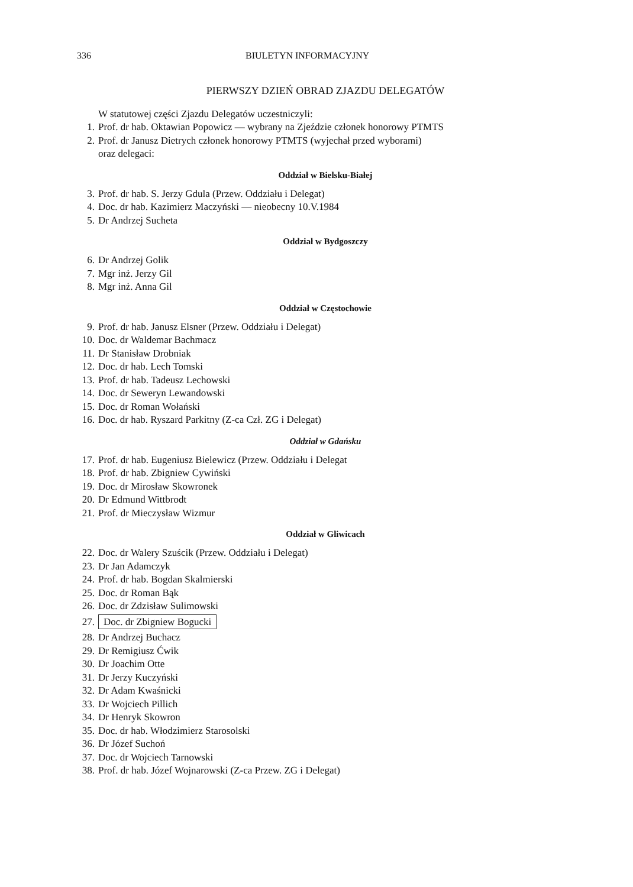336 BIULETYN INFORMACYJNY
PIERWSZY DZIEŃ OBRAD ZJAZDU DELEGATÓW
W statutowej części Zjazdu Delegatów uczestniczyli:
1. Prof. dr hab. Oktawian Popowicz — wybrany na Zjeździe członek honorowy PTMTS
2. Prof. dr Janusz Dietrych członek honorowy PTMTS (wyjechał przed wyborami)
oraz delegaci:
Oddział w Bielsku-Białej
3. Prof. dr hab. S. Jerzy Gdula (Przew. Oddziału i Delegat)
4. Doc. dr hab. Kazimierz Maczyński — nieobecny 10.V.1984
5. Dr Andrzej Sucheta
Oddział w Bydgoszczy
6. Dr Andrzej Golik
7. Mgr inż. Jerzy Gil
8. Mgr inż. Anna Gil
Oddział w Częstochowie
9. Prof. dr hab. Janusz Elsner (Przew. Oddziału i Delegat)
10. Doc. dr Waldemar Bachmacz
11. Dr Stanisław Drobniak
12. Doc. dr hab. Lech Tomski
13. Prof. dr hab. Tadeusz Lechowski
14. Doc. dr Seweryn Lewandowski
15. Doc. dr Roman Wołański
16. Doc. dr hab. Ryszard Parkitny (Z-ca Czł. ZG i Delegat)
Oddział w Gdańsku
17. Prof. dr hab. Eugeniusz Bielewicz (Przew. Oddziału i Delegat
18. Prof. dr hab. Zbigniew Cywiński
19. Doc. dr Mirosław Skowronek
20. Dr Edmund Wittbrodt
21. Prof. dr Mieczysław Wizmur
Oddział w Gliwicach
22. Doc. dr Walery Szuścik (Przew. Oddziału i Delegat)
23. Dr Jan Adamczyk
24. Prof. dr hab. Bogdan Skalmierski
25. Doc. dr Roman Bąk
26. Doc. dr Zdzisław Sulimowski
27. Doc. dr Zbigniew Bogucki
28. Dr Andrzej Buchacz
29. Dr Remigiusz Ćwik
30. Dr Joachim Otte
31. Dr Jerzy Kuczyński
32. Dr Adam Kwaśnicki
33. Dr Wojciech Pillich
34. Dr Henryk Skowron
35. Doc. dr hab. Włodzimierz Starosolski
36. Dr Józef Suchoń
37. Doc. dr Wojciech Tarnowski
38. Prof. dr hab. Józef Wojnarowski (Z-ca Przew. ZG i Delegat)